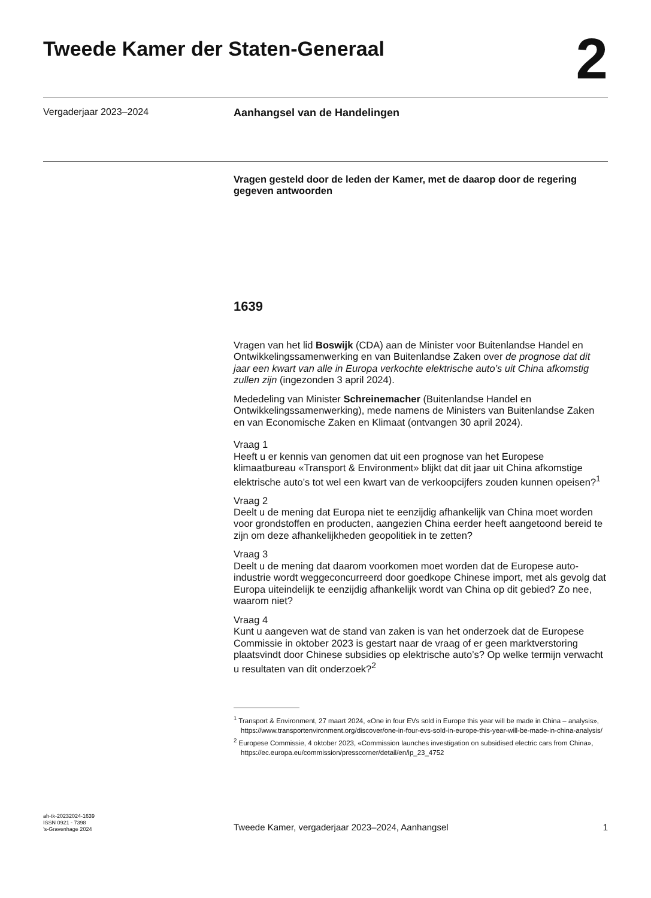Tweede Kamer der Staten-Generaal
2
Vergaderjaar 2023–2024 Aanhangsel van de Handelingen
Vragen gesteld door de leden der Kamer, met de daarop door de regering gegeven antwoorden
1639
Vragen van het lid Boswijk (CDA) aan de Minister voor Buitenlandse Handel en Ontwikkelingssamenwerking en van Buitenlandse Zaken over de prognose dat dit jaar een kwart van alle in Europa verkochte elektrische auto’s uit China afkomstig zullen zijn (ingezonden 3 april 2024).
Mededeling van Minister Schreinemacher (Buitenlandse Handel en Ontwikkelingssamenwerking), mede namens de Ministers van Buitenlandse Zaken en van Economische Zaken en Klimaat (ontvangen 30 april 2024).
Vraag 1
Heeft u er kennis van genomen dat uit een prognose van het Europese klimaatbureau «Transport & Environment» blijkt dat dit jaar uit China afkomstige elektrische auto’s tot wel een kwart van de verkoopcijfers zouden kunnen opeisen?<sup>1</sup>
Vraag 2
Deelt u de mening dat Europa niet te eenzijdig afhankelijk van China moet worden voor grondstoffen en producten, aangezien China eerder heeft aangetoond bereid te zijn om deze afhankelijkheden geopolitiek in te zetten?
Vraag 3
Deelt u de mening dat daarom voorkomen moet worden dat de Europese auto-industrie wordt weggeconcurreerd door goedkope Chinese import, met als gevolg dat Europa uiteindelijk te eenzijdig afhankelijk wordt van China op dit gebied? Zo nee, waarom niet?
Vraag 4
Kunt u aangeven wat de stand van zaken is van het onderzoek dat de Europese Commissie in oktober 2023 is gestart naar de vraag of er geen marktverstoring plaatsvindt door Chinese subsidies op elektrische auto’s? Op welke termijn verwacht u resultaten van dit onderzoek?<sup>2</sup>
<sup>1</sup> Transport & Environment, 27 maart 2024, «One in four EVs sold in Europe this year will be made in China – analysis», https://www.transportenvironment.org/discover/one-in-four-evs-sold-in-europe-this-year-will-be-made-in-china-analysis/
<sup>2</sup> Europese Commissie, 4 oktober 2023, «Commission launches investigation on subsidised electric cars from China», https://ec.europa.eu/commission/presscorner/detail/en/ip_23_4752
ah-tk-20232024-1639
ISSN 0921 - 7398
’s-Gravenhage 2024
Tweede Kamer, vergaderjaar 2023–2024, Aanhangsel 1